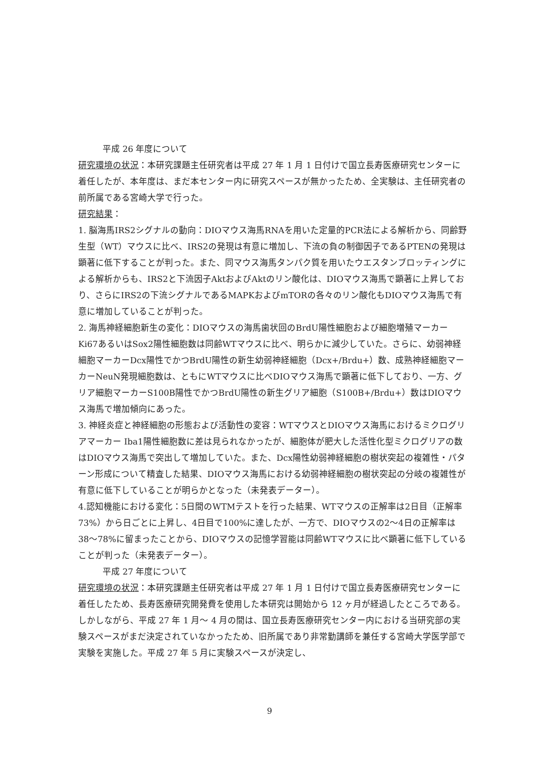平成 26 年度について
研究環境の状況：本研究課題主任研究者は平成 27 年 1 月 1 日付けで国立長寿医療研究センターに着任したが、本年度は、まだ本センター内に研究スペースが無かったため、全実験は、主任研究者の前所属である宮崎大学で行った。
研究結果：
1. 脳海馬IRS2シグナルの動向：DIOマウス海馬RNAを用いた定量的PCR法による解析から、同齢野生型（WT）マウスに比べ、IRS2の発現は有意に増加し、下流の負の制御因子であるPTENの発現は顕著に低下することが判った。また、同マウス海馬タンパク質を用いたウエスタンブロッティングによる解析からも、IRS2と下流因子AktおよびAktのリン酸化は、DIOマウス海馬で顕著に上昇しており、さらにIRS2の下流シグナルであるMAPKおよびmTORの各々のリン酸化もDIOマウス海馬で有意に増加していることが判った。
2. 海馬神経細胞新生の変化：DIOマウスの海馬歯状回のBrdU陽性細胞および細胞増殖マーカーKi67あるいはSox2陽性細胞数は同齢WTマウスに比べ、明らかに減少していた。さらに、幼弱神経細胞マーカーDcx陽性でかつBrdU陽性の新生幼弱神経細胞（Dcx+/Brdu+）数、成熟神経細胞マーカーNeuN発現細胞数は、ともにWTマウスに比べDIOマウス海馬で顕著に低下しており、一方、グリア細胞マーカーS100B陽性でかつBrdU陽性の新生グリア細胞（S100B+/Brdu+）数はDIOマウス海馬で増加傾向にあった。
3. 神経炎症と神経細胞の形態および活動性の変容：WTマウスとDIOマウス海馬におけるミクログリアマーカー Iba1陽性細胞数に差は見られなかったが、細胞体が肥大した活性化型ミクログリアの数はDIOマウス海馬で突出して増加していた。また、Dcx陽性幼弱神経細胞の樹状突起の複雑性・パターン形成について精査した結果、DIOマウス海馬における幼弱神経細胞の樹状突起の分岐の複雑性が有意に低下していることが明らかとなった（未発表データー）。
4.認知機能における変化：5日間のWTMテストを行った結果、WTマウスの正解率は2日目（正解率73%）から日ごとに上昇し、4日目で100%に達したが、一方で、DIOマウスの2〜4日の正解率は38〜78%に留まったことから、DIOマウスの記憶学習能は同齢WTマウスに比べ顕著に低下していることが判った（未発表データー）。
平成 27 年度について
研究環境の状況：本研究課題主任研究者は平成 27 年 1 月 1 日付けで国立長寿医療研究センターに着任したため、長寿医療研究開発費を使用した本研究は開始から 12 ヶ月が経過したところである。しかしながら、平成 27 年 1 月〜 4 月の間は、国立長寿医療研究センター内における当研究部の実験スペースがまだ決定されていなかったため、旧所属であり非常勤講師を兼任する宮崎大学医学部で実験を実施した。平成 27 年 5 月に実験スペースが決定し、
9